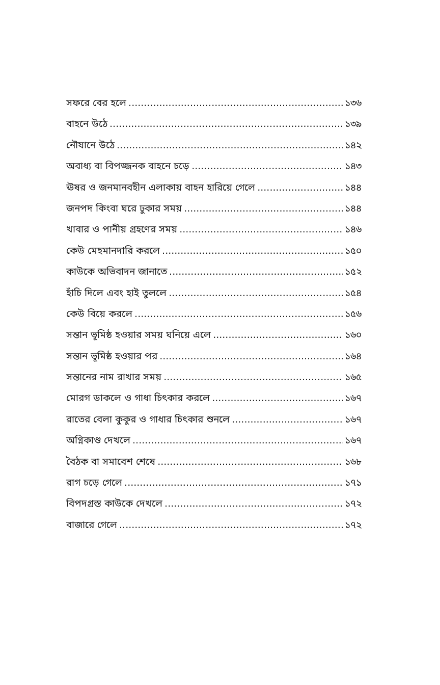সফরে বের হলে ১৩৬
বাহনে উঠে ১৩৯
নৌযানে উঠে ১৪২
অবাধ্য বা বিপজ্জনক বাহনে চড়ে ১৪৩
ঊষর ও জনমানবহীন এলাকায় বাহন হারিয়ে গেলে ১৪৪
জনপদ কিংবা ঘরে ঢুকার সময় ১৪৪
খাবার ও পানীয় গ্রহণের সময় ১৪৬
কেউ মেহমানদারি করলে ১৫০
কাউকে অভিবাদন জানাতে ১৫২
হাঁচি দিলে এবং হাই তুললে ১৫৪
কেউ বিয়ে করলে ১৫৬
সন্তান ভূমিষ্ঠ হওয়ার সময় ঘনিয়ে এলে ১৬০
সন্তান ভূমিষ্ঠ হওয়ার পর ১৬৪
সন্তানের নাম রাখার সময় ১৬৫
মোরগ ডাকলে ও গাধা চিৎকার করলে ১৬৭
রাতের বেলা কুকুর ও গাধার চিৎকার শুনলে ১৬৭
অগ্নিকাণ্ড দেখলে ১৬৭
বৈঠক বা সমাবেশ শেষে ১৬৮
রাগ চড়ে গেলে ১৭১
বিপদগ্রস্ত কাউকে দেখলে ১৭২
বাজারে গেলে ১৭২